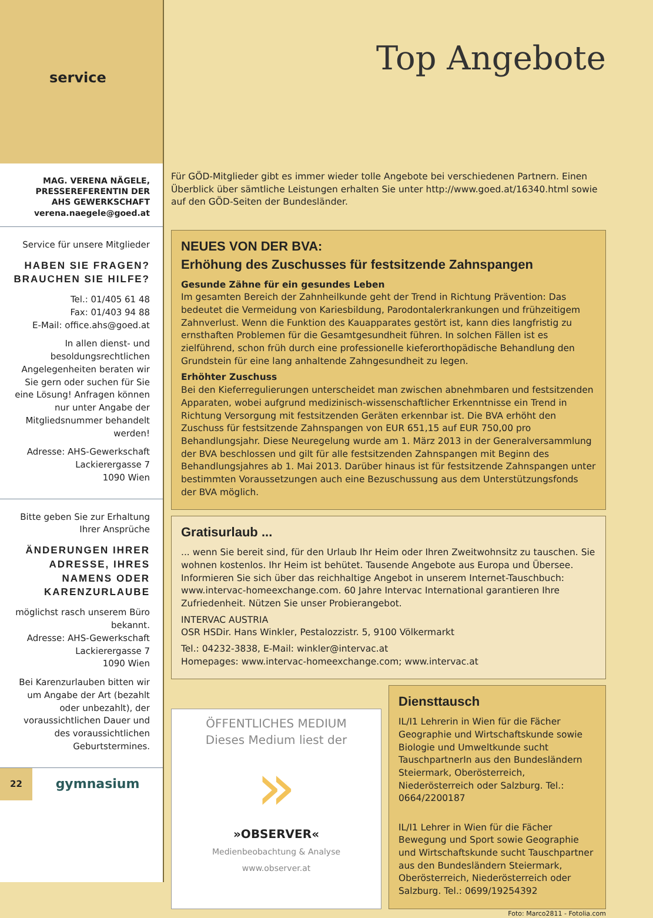service
MAG. VERENA NÄGELE,
PRESSEREFERENTIN DER
AHS GEWERKSCHAFT
verena.naegele@goed.at
Service für unsere Mitglieder
HABEN SIE FRAGEN?
BRAUCHEN SIE HILFE?
Tel.: 01/405 61 48
Fax: 01/403 94 88
E-Mail: office.ahs@goed.at
In allen dienst- und besoldungsrechtlichen Angelegenheiten beraten wir Sie gern oder suchen für Sie eine Lösung! Anfragen können nur unter Angabe der Mitgliedsnummer behandelt werden!
Adresse: AHS-Gewerkschaft
Lackierergasse 7
1090 Wien
Bitte geben Sie zur Erhaltung Ihrer Ansprüche
ÄNDERUNGEN IHRER ADRESSE, IHRES NAMENS ODER KARENZURLAUBE
möglichst rasch unserem Büro bekannt.
Adresse: AHS-Gewerkschaft
Lackierergasse 7
1090 Wien
Bei Karenzurlauben bitten wir um Angabe der Art (bezahlt oder unbezahlt), der voraussichtlichen Dauer und des voraussichtlichen Geburtstermines.
22 gymnasium
Top Angebote
Für GÖD-Mitglieder gibt es immer wieder tolle Angebote bei verschiedenen Partnern. Einen Überblick über sämtliche Leistungen erhalten Sie unter http://www.goed.at/16340.html sowie auf den GÖD-Seiten der Bundesländer.
NEUES VON DER BVA:
Erhöhung des Zuschusses für festsitzende Zahnspangen
Gesunde Zähne für ein gesundes Leben
Im gesamten Bereich der Zahnheilkunde geht der Trend in Richtung Prävention: Das bedeutet die Vermeidung von Kariesbildung, Parodontalerkrankungen und frühzeitigem Zahnverlust. Wenn die Funktion des Kauapparates gestört ist, kann dies langfristig zu ernsthaften Problemen für die Gesamtgesundheit führen. In solchen Fällen ist es zielführend, schon früh durch eine professionelle kieferorthopädische Behandlung den Grundstein für eine lang anhaltende Zahngesundheit zu legen.
Erhöhter Zuschuss
Bei den Kieferregulierungen unterscheidet man zwischen abnehmbaren und festsitzenden Apparaten, wobei aufgrund medizinisch-wissenschaftlicher Erkenntnisse ein Trend in Richtung Versorgung mit festsitzenden Geräten erkennbar ist. Die BVA erhöht den Zuschuss für festsitzende Zahnspangen von EUR 651,15 auf EUR 750,00 pro Behandlungsjahr. Diese Neuregelung wurde am 1. März 2013 in der Generalversammlung der BVA beschlossen und gilt für alle festsitzenden Zahnspangen mit Beginn des Behandlungsjahres ab 1. Mai 2013. Darüber hinaus ist für festsitzende Zahnspangen unter bestimmten Voraussetzungen auch eine Bezuschussung aus dem Unterstützungsfonds der BVA möglich.
Gratisurlaub ...
... wenn Sie bereit sind, für den Urlaub Ihr Heim oder Ihren Zweitwohnsitz zu tauschen. Sie wohnen kostenlos. Ihr Heim ist behütet. Tausende Angebote aus Europa und Übersee. Informieren Sie sich über das reichhaltige Angebot in unserem Internet-Tauschbuch: www.intervac-homeexchange.com. 60 Jahre Intervac International garantieren Ihre Zufriedenheit. Nützen Sie unser Probierangebot.
INTERVAC AUSTRIA
OSR HSDir. Hans Winkler, Pestalozzistr. 5, 9100 Völkermarkt
Tel.: 04232-3838, E-Mail: winkler@intervac.at
Homepages: www.intervac-homeexchange.com; www.intervac.at
ÖFFENTLICHES MEDIUM
Dieses Medium liest der
»
»OBSERVER«
Medienbeobachtung & Analyse
www.observer.at
Diensttausch
IL/I1 Lehrerin in Wien für die Fächer Geographie und Wirtschaftskunde sowie Biologie und Umweltkunde sucht TauschpartnerIn aus den Bundesländern Steiermark, Oberösterreich, Niederösterreich oder Salzburg. Tel.: 0664/2200187
IL/I1 Lehrer in Wien für die Fächer Bewegung und Sport sowie Geographie und Wirtschaftskunde sucht Tauschpartner aus den Bundesländern Steiermark, Oberösterreich, Niederösterreich oder Salzburg. Tel.: 0699/19254392
Foto: Marco2811 - Fotolia.com